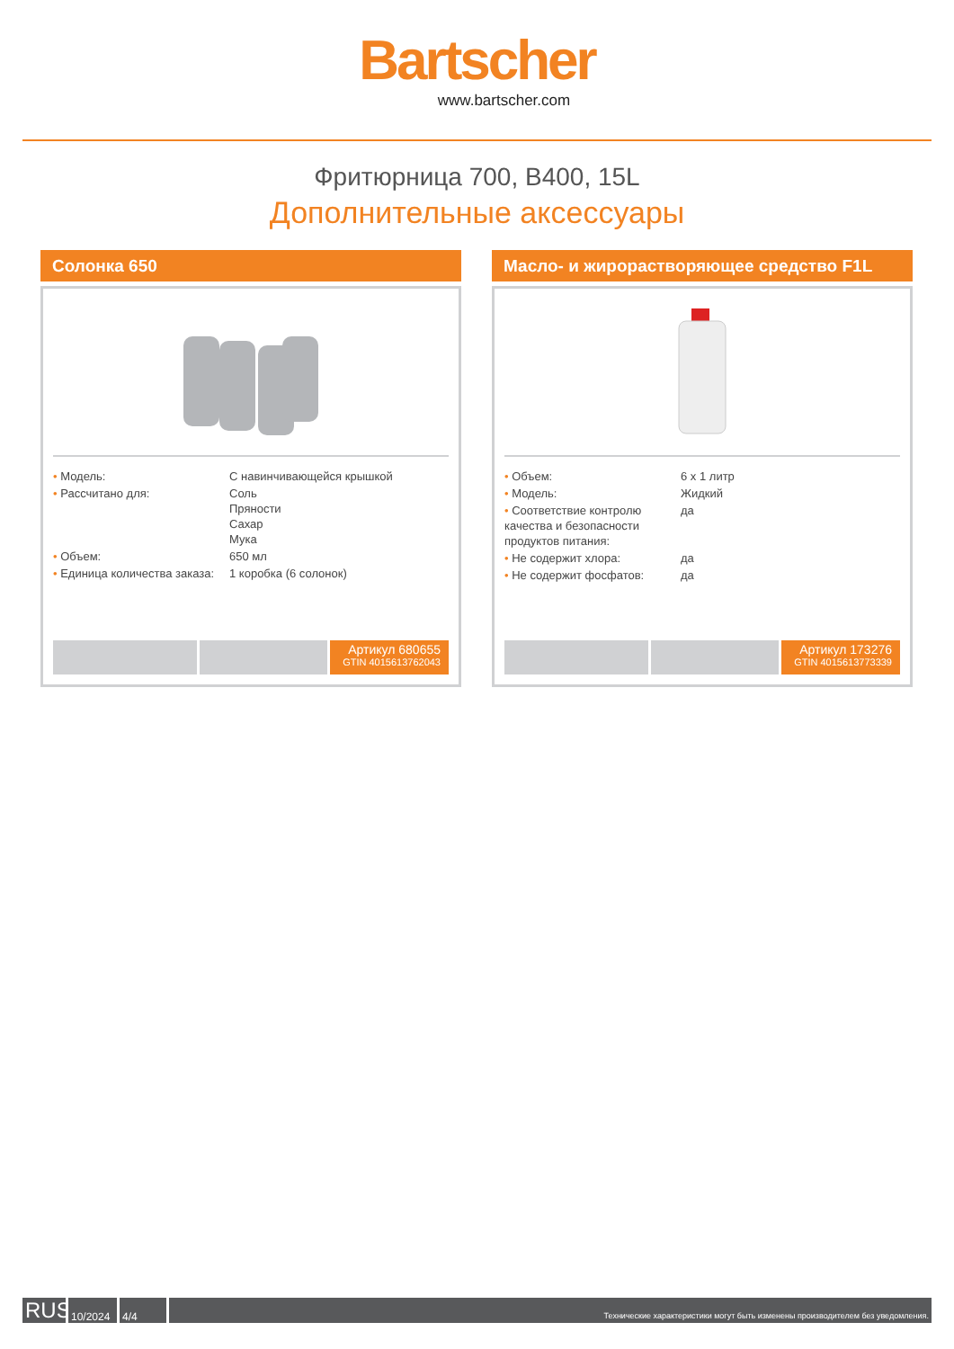Bartscher
www.bartscher.com
Фритюрница 700, B400, 15L
Дополнительные аксессуары
Солонка 650
| • Модель: | С навинчивающейся крышкой |
| • Рассчитано для: | Соль Пряности Сахар Мука |
| • Объем: | 650 мл |
| • Единица количества заказа: | 1 коробка (6 солонок) |
Артикул 680655
GTIN 4015613762043
Масло- и жирорастворяющее средство F1L
| • Объем: | 6 x 1 литр |
| • Модель: | Жидкий |
| • Соответствие контролю качества и безопасности продуктов питания: | да |
| • Не содержит хлора: | да |
| • Не содержит фосфатов: | да |
Артикул 173276
GTIN 4015613773339
RUS
10/2024
4/4
Технические характеристики могут быть изменены производителем без уведомления.